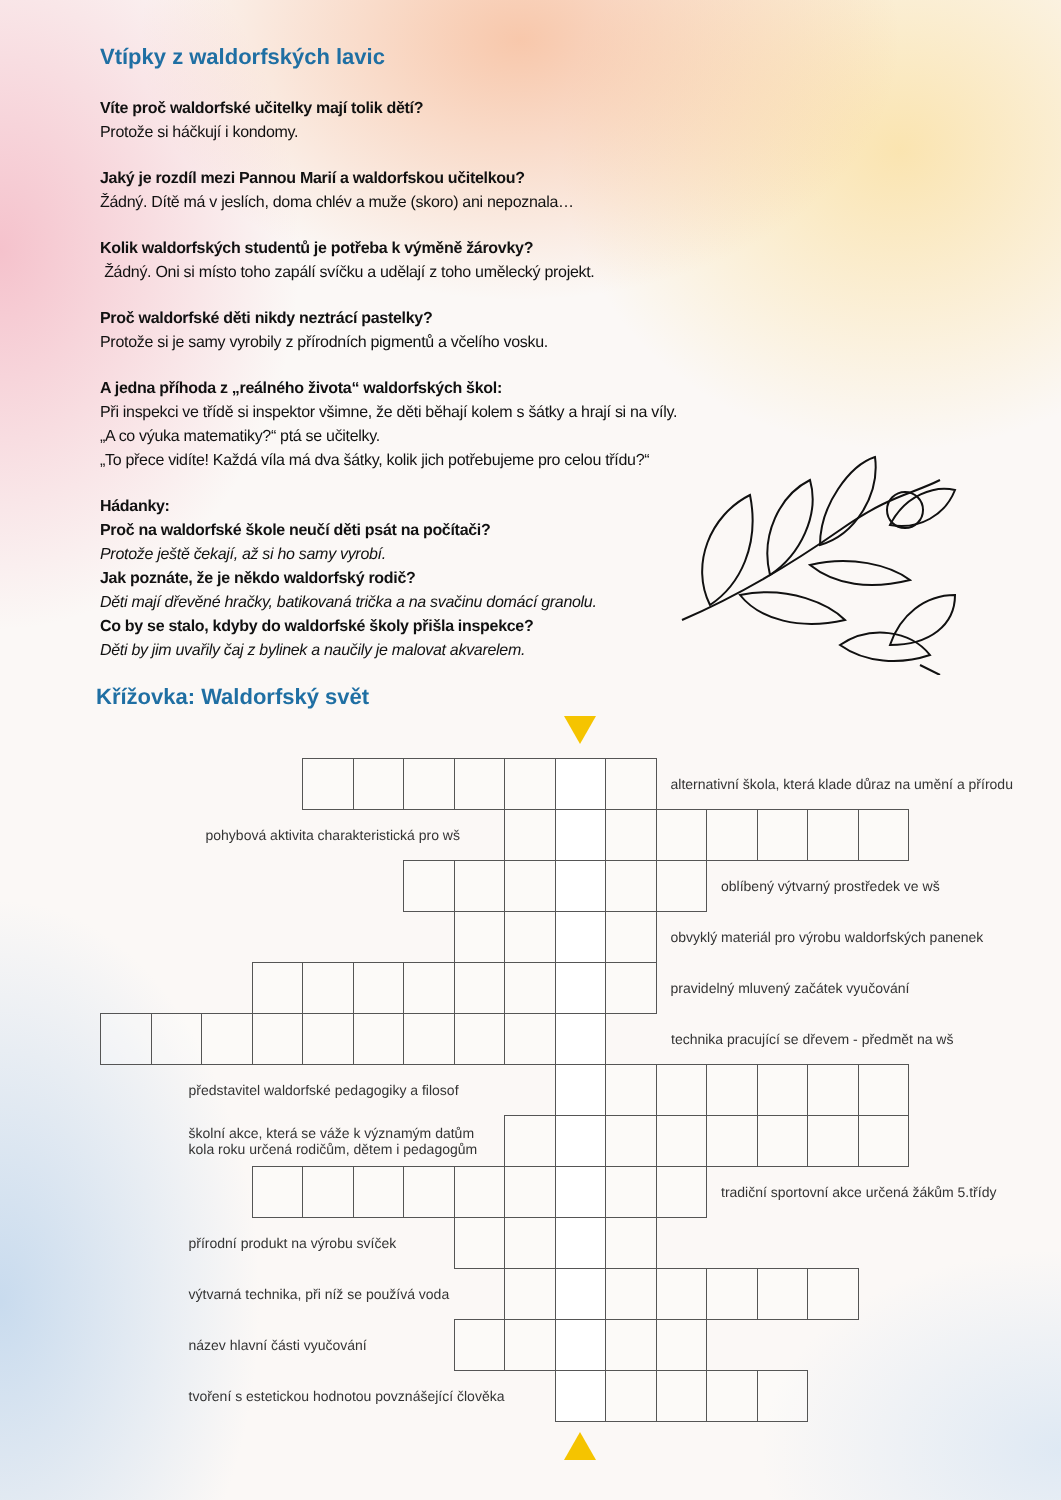Vtípky z waldorfských lavic
Víte proč waldorfské učitelky mají tolik dětí?
Protože si háčkují i kondomy.
Jaký je rozdíl mezi Pannou Marií a waldorfskou učitelkou?
Žádný. Dítě má v jeslích, doma chlév a muže (skoro) ani nepoznala…
Kolik waldorfských studentů je potřeba k výměně žárovky?
Žádný. Oni si místo toho zapálí svíčku a udělají z toho umělecký projekt.
Proč waldorfské děti nikdy neztrácí pastelky?
Protože si je samy vyrobily z přírodních pigmentů a včelího vosku.
A jedna příhoda z „reálného života“ waldorfských škol:
Při inspekci ve třídě si inspektor všimne, že děti běhají kolem s šátky a hrají si na víly.
„A co výuka matematiky?“ ptá se učitelky.
„To přece vidíte! Každá víla má dva šátky, kolik jich potřebujeme pro celou třídu?“
Hádanky:
Proč na waldorfské škole neučí děti psát na počítači?
Protože ještě čekají, až si ho samy vyrobí.
Jak poznáte, že je někdo waldorfský rodič?
Děti mají dřevěné hračky, batikovaná trička a na svačinu domácí granolu.
Co by se stalo, kdyby do waldorfské školy přišla inspekce?
Děti by jim uvařily čaj z bylinek a naučily je malovat akvarelem.
Křížovka: Waldorfský svět
| | | | | | | | | | | | alternativní škola, která klade důraz na umění a přírodu | | | | | |
| pohybová aktivita charakteristická pro wš | | | | | | | | | | | | | | | | |
| | | | | | | | | | | | | oblíbený výtvarný prostředek ve wš | | | | |
| | | | | | | | | | | | obvyklý materiál pro výrobu waldorfských panenek | | | | | |
| | | | | | | | | | | | pravidelný mluvený začátek vyučování | | | | | |
| | | | | | | | | | | technika pracující se dřevem - předmět na wš | | | | | | |
| představitel waldorfské pedagogiky a filosof | | | | | | | | | | | | | | | | |
| školní akce, která se váže k významým datům kola roku určená rodičům, dětem i pedagogům | | | | | | | | | | | | | | | | |
| | | | | | | | | | | | | tradiční sportovní akce určená žákům 5.třídy | | | | |
| přírodní produkt na výrobu svíček | | | | | | | | | | | | | | | | |
| výtvarná technika, při níž se používá voda | | | | | | | | | | | | | | | | |
| název hlavní části vyučování | | | | | | | | | | | | | | | | |
| tvoření s estetickou hodnotou povznášející člověka | | | | | | | | | | | | | | | | |